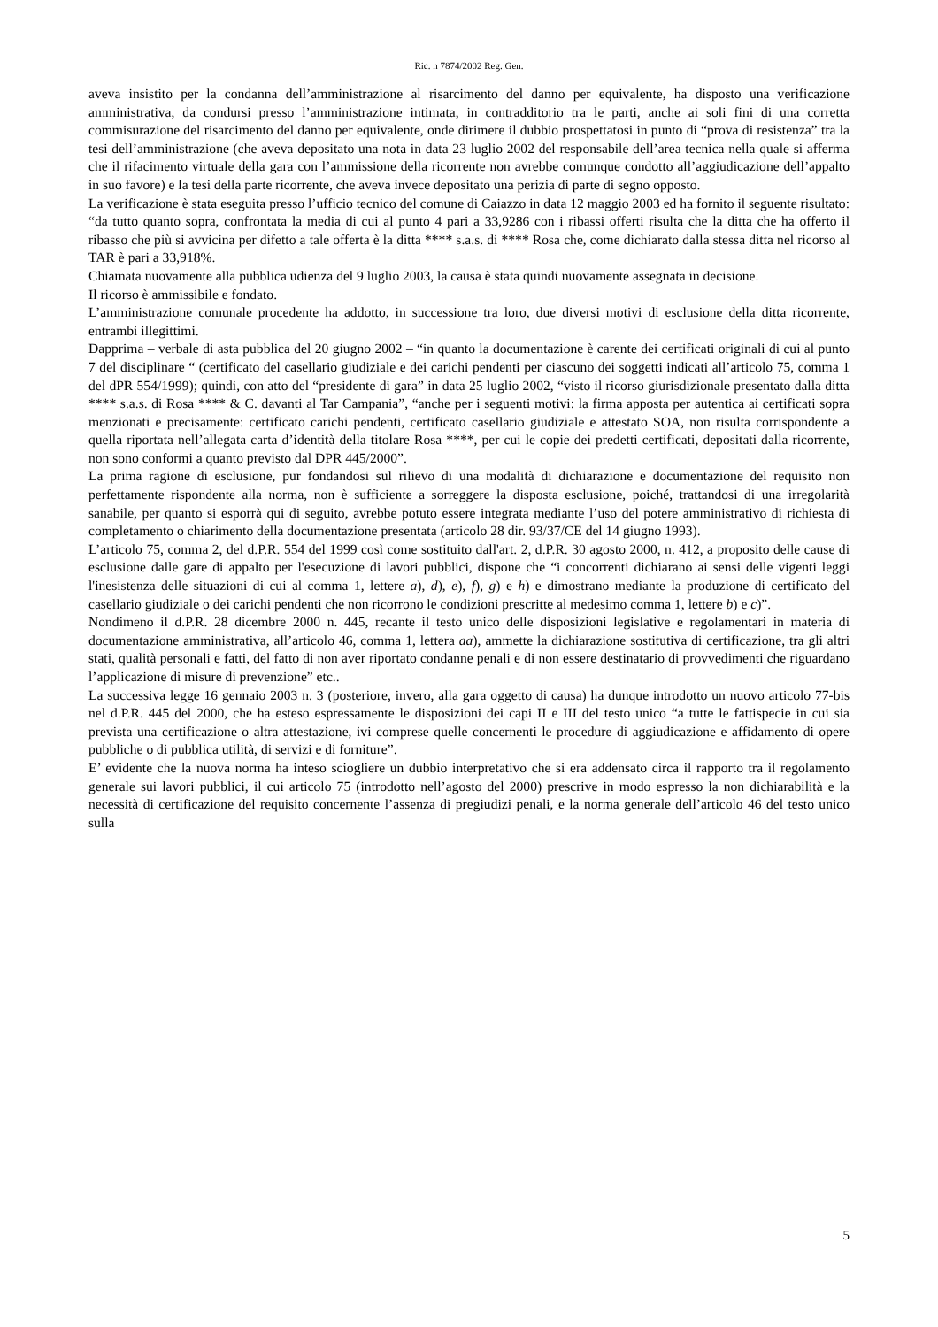Ric. n 7874/2002 Reg. Gen.
aveva insistito per la condanna dell’amministrazione al risarcimento del danno per equivalente, ha disposto una verificazione amministrativa, da condursi presso l’amministrazione intimata, in contradditorio tra le parti, anche ai soli fini di una corretta commisurazione del risarcimento del danno per equivalente, onde dirimere il dubbio prospettatosi in punto di “prova di resistenza” tra la tesi dell’amministrazione (che aveva depositato una nota in data 23 luglio 2002 del responsabile dell’area tecnica nella quale si afferma che il rifacimento virtuale della gara con l’ammissione della ricorrente non avrebbe comunque condotto all’aggiudicazione dell’appalto in suo favore) e la tesi della parte ricorrente, che aveva invece depositato una perizia di parte di segno opposto.
La verificazione è stata eseguita presso l’ufficio tecnico del comune di Caiazzo in data 12 maggio 2003 ed ha fornito il seguente risultato: “da tutto quanto sopra, confrontata la media di cui al punto 4 pari a 33,9286 con i ribassi offerti risulta che la ditta che ha offerto il ribasso che più si avvicina per difetto a tale offerta è la ditta **** s.a.s. di **** Rosa che, come dichiarato dalla stessa ditta nel ricorso al TAR è pari a 33,918%.
Chiamata nuovamente alla pubblica udienza del 9 luglio 2003, la causa è stata quindi nuovamente assegnata in decisione.
Il ricorso è ammissibile e fondato.
L’amministrazione comunale procedente ha addotto, in successione tra loro, due diversi motivi di esclusione della ditta ricorrente, entrambi illegittimi.
Dapprima – verbale di asta pubblica del 20 giugno 2002 – “in quanto la documentazione è carente dei certificati originali di cui al punto 7 del disciplinare “ (certificato del casellario giudiziale e dei carichi pendenti per ciascuno dei soggetti indicati all’articolo 75, comma 1 del dPR 554/1999); quindi, con atto del “presidente di gara” in data 25 luglio 2002, “visto il ricorso giurisdizionale presentato dalla ditta **** s.a.s. di Rosa **** & C. davanti al Tar Campania”, “anche per i seguenti motivi: la firma apposta per autentica ai certificati sopra menzionati e precisamente: certificato carichi pendenti, certificato casellario giudiziale e attestato SOA, non risulta corrispondente a quella riportata nell’allegata carta d’identità della titolare Rosa ****, per cui le copie dei predetti certificati, depositati dalla ricorrente, non sono conformi a quanto previsto dal DPR 445/2000”.
La prima ragione di esclusione, pur fondandosi sul rilievo di una modalità di dichiarazione e documentazione del requisito non perfettamente rispondente alla norma, non è sufficiente a sorreggere la disposta esclusione, poiché, trattandosi di una irregolarità sanabile, per quanto si esporrà qui di seguito, avrebbe potuto essere integrata mediante l’uso del potere amministrativo di richiesta di completamento o chiarimento della documentazione presentata (articolo 28 dir. 93/37/CE del 14 giugno 1993).
L’articolo 75, comma 2, del d.P.R. 554 del 1999 così come sostituito dall'art. 2, d.P.R. 30 agosto 2000, n. 412, a proposito delle cause di esclusione dalle gare di appalto per l'esecuzione di lavori pubblici, dispone che “i concorrenti dichiarano ai sensi delle vigenti leggi l'inesistenza delle situazioni di cui al comma 1, lettere a), d), e), f), g) e h) e dimostrano mediante la produzione di certificato del casellario giudiziale o dei carichi pendenti che non ricorrono le condizioni prescritte al medesimo comma 1, lettere b) e c)”.
Nondimeno il d.P.R. 28 dicembre 2000 n. 445, recante il testo unico delle disposizioni legislative e regolamentari in materia di documentazione amministrativa, all’articolo 46, comma 1, lettera aa), ammette la dichiarazione sostitutiva di certificazione, tra gli altri stati, qualità personali e fatti, del fatto di non aver riportato condanne penali e di non essere destinatario di provvedimenti che riguardano l’applicazione di misure di prevenzione” etc..
La successiva legge 16 gennaio 2003 n. 3 (posteriore, invero, alla gara oggetto di causa) ha dunque introdotto un nuovo articolo 77-bis nel d.P.R. 445 del 2000, che ha esteso espressamente le disposizioni dei capi II e III del testo unico “a tutte le fattispecie in cui sia prevista una certificazione o altra attestazione, ivi comprese quelle concernenti le procedure di aggiudicazione e affidamento di opere pubbliche o di pubblica utilità, di servizi e di forniture”.
E’ evidente che la nuova norma ha inteso sciogliere un dubbio interpretativo che si era addensato circa il rapporto tra il regolamento generale sui lavori pubblici, il cui articolo 75 (introdotto nell’agosto del 2000) prescrive in modo espresso la non dichiarabilità e la necessità di certificazione del requisito concernente l’assenza di pregiudizi penali, e la norma generale dell’articolo 46 del testo unico sulla
5